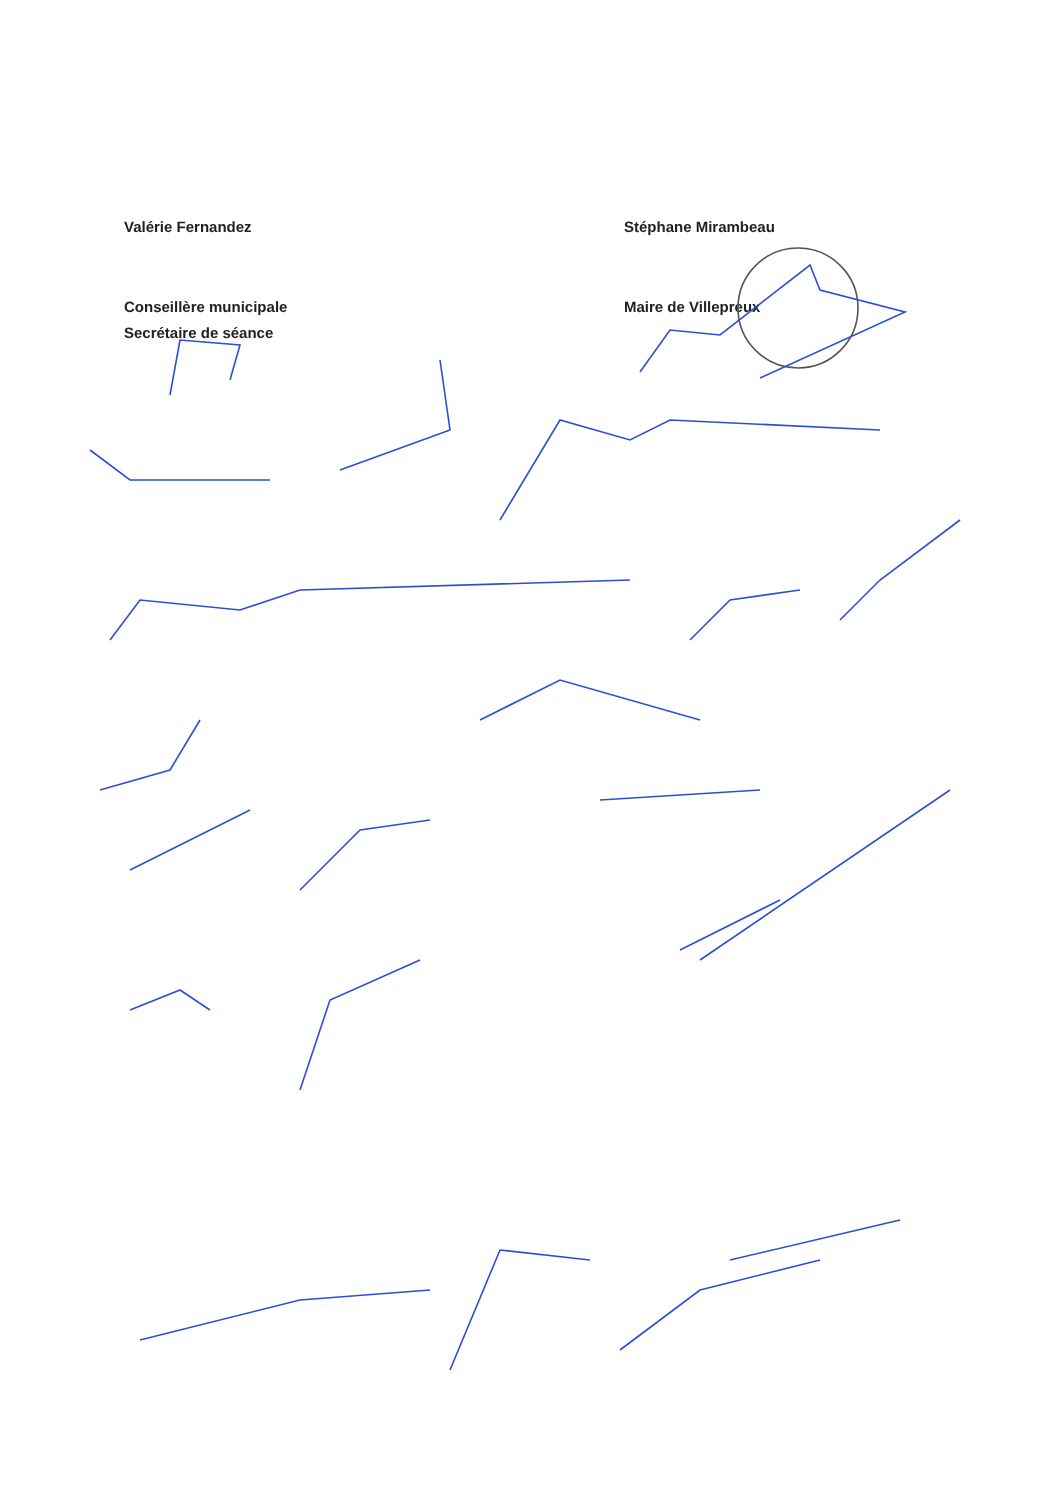Valérie Fernandez
Conseillère municipale
Secrétaire de séance
Stéphane Mirambeau
Maire de Villepreux